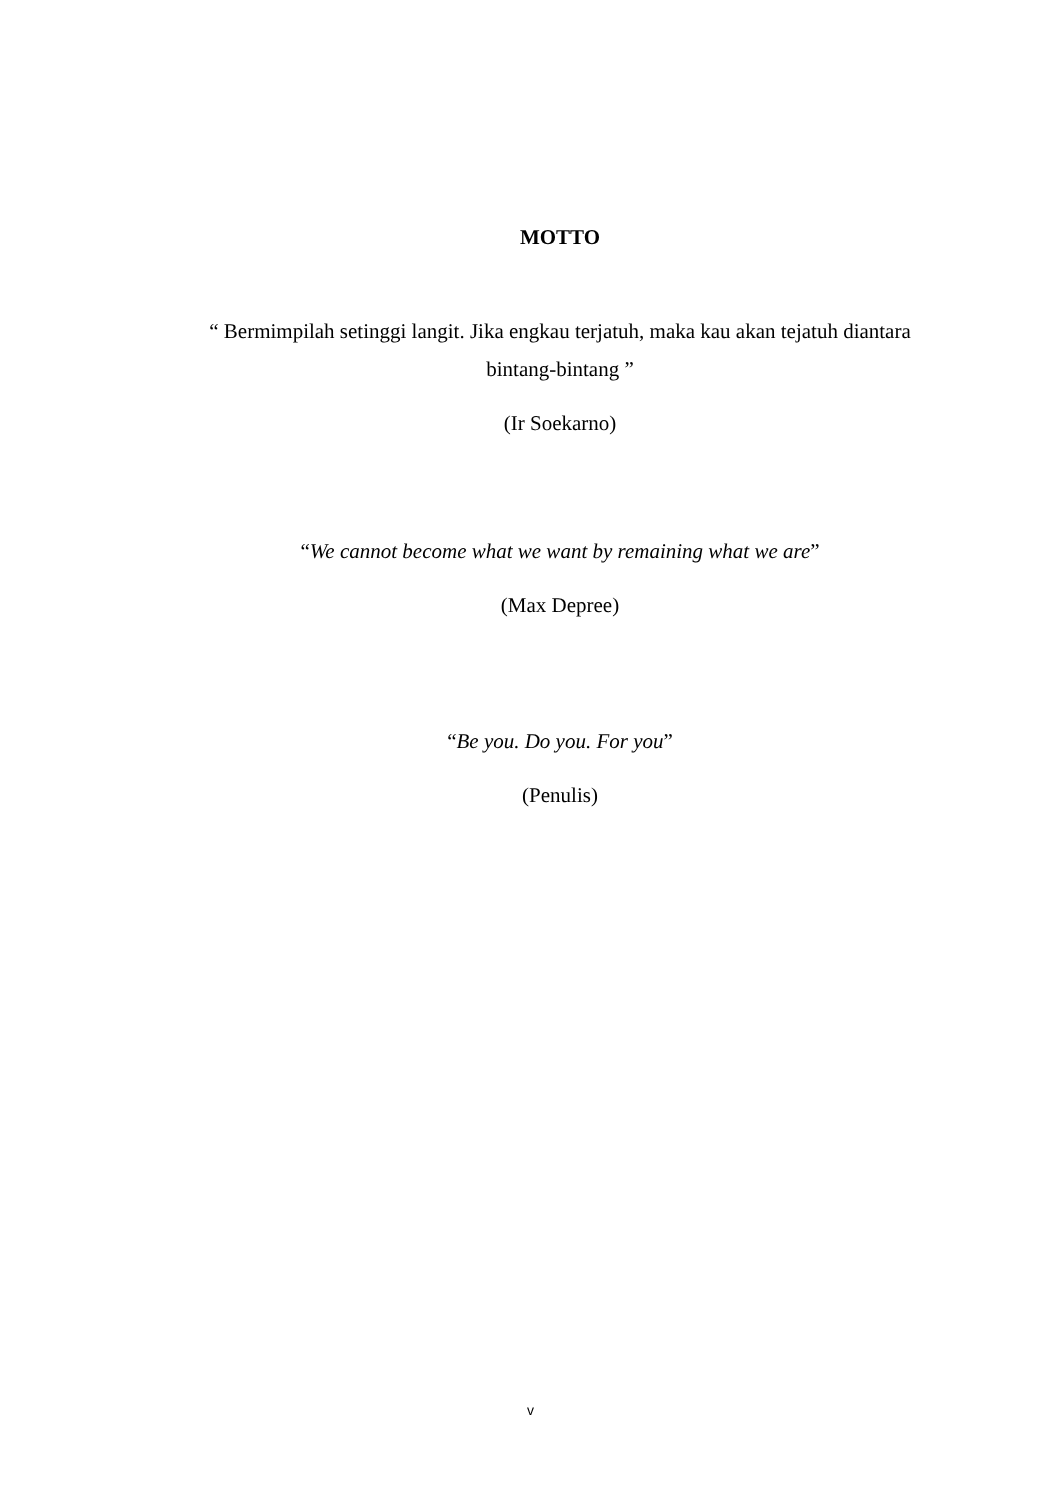MOTTO
“ Bermimpilah setinggi langit. Jika engkau terjatuh, maka kau akan tejatuh diantara bintang-bintang ”
(Ir Soekarno)
“We cannot become what we want by remaining what we are”
(Max Depree)
“Be you. Do you. For you”
(Penulis)
v